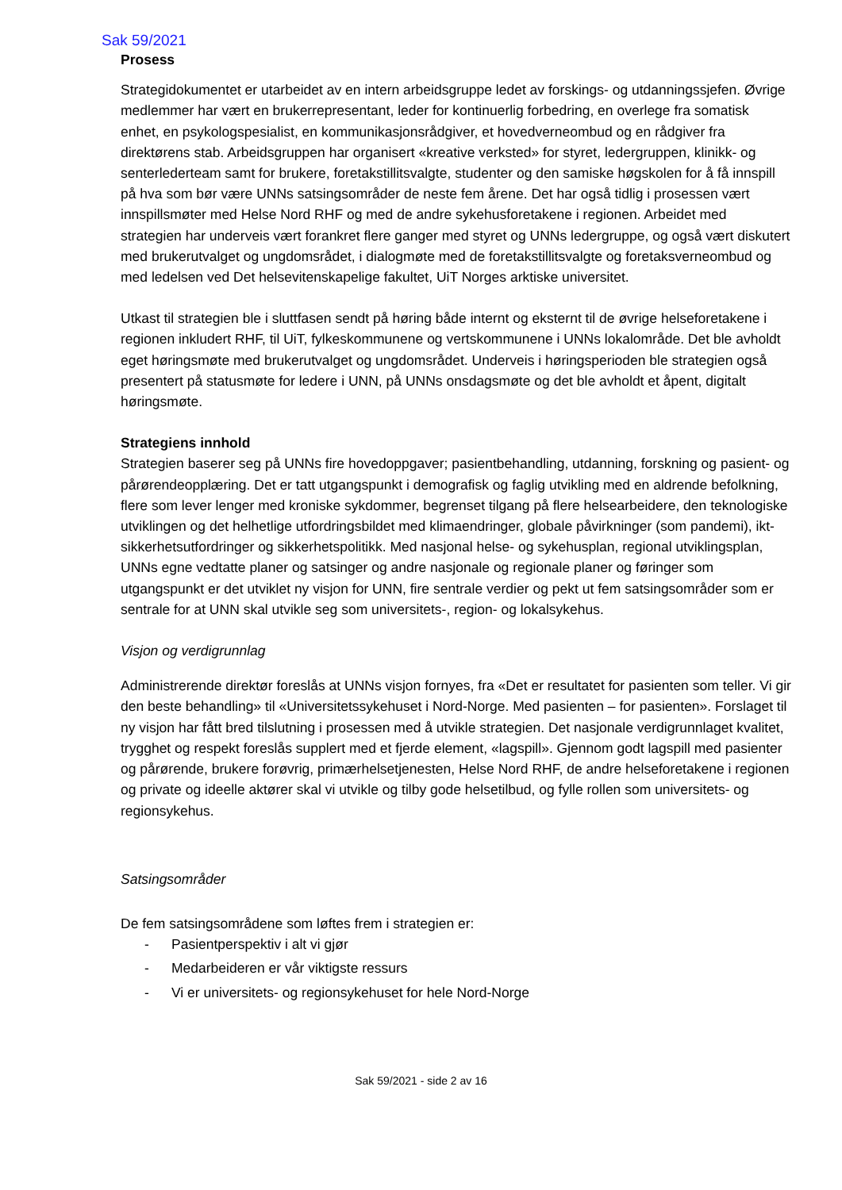Sak 59/2021
Prosess
Strategidokumentet er utarbeidet av en intern arbeidsgruppe ledet av forskings- og utdanningssjefen. Øvrige medlemmer har vært en brukerrepresentant, leder for kontinuerlig forbedring, en overlege fra somatisk enhet, en psykologspesialist, en kommunikasjonsrådgiver, et hovedverneombud og en rådgiver fra direktørens stab. Arbeidsgruppen har organisert «kreative verksted» for styret, ledergruppen, klinikk- og senterlederteam samt for brukere, foretakstillitsvalgte, studenter og den samiske høgskolen for å få innspill på hva som bør være UNNs satsingsområder de neste fem årene. Det har også tidlig i prosessen vært innspillsmøter med Helse Nord RHF og med de andre sykehusforetakene i regionen. Arbeidet med strategien har underveis vært forankret flere ganger med styret og UNNs ledergruppe, og også vært diskutert med brukerutvalget og ungdomsrådet, i dialogmøte med de foretakstillitsvalgte og foretaksverneombud og med ledelsen ved Det helsevitenskapelige fakultet, UiT Norges arktiske universitet.
Utkast til strategien ble i sluttfasen sendt på høring både internt og eksternt til de øvrige helseforetakene i regionen inkludert RHF, til UiT, fylkeskommunene og vertskommunene i UNNs lokalområde. Det ble avholdt eget høringsmøte med brukerutvalget og ungdomsrådet. Underveis i høringsperioden ble strategien også presentert på statusmøte for ledere i UNN, på UNNs onsdagsmøte og det ble avholdt et åpent, digitalt høringsmøte.
Strategiens innhold
Strategien baserer seg på UNNs fire hovedoppgaver; pasientbehandling, utdanning, forskning og pasient- og pårørendeopplæring. Det er tatt utgangspunkt i demografisk og faglig utvikling med en aldrende befolkning, flere som lever lenger med kroniske sykdommer, begrenset tilgang på flere helsearbeidere, den teknologiske utviklingen og det helhetlige utfordringsbildet med klimaendringer, globale påvirkninger (som pandemi), ikt-sikkerhetsutfordringer og sikkerhetspolitikk. Med nasjonal helse- og sykehusplan, regional utviklingsplan, UNNs egne vedtatte planer og satsinger og andre nasjonale og regionale planer og føringer som utgangspunkt er det utviklet ny visjon for UNN, fire sentrale verdier og pekt ut fem satsingsområder som er sentrale for at UNN skal utvikle seg som universitets-, region- og lokalsykehus.
Visjon og verdigrunnlag
Administrerende direktør foreslås at UNNs visjon fornyes, fra «Det er resultatet for pasienten som teller. Vi gir den beste behandling» til «Universitetssykehuset i Nord-Norge. Med pasienten – for pasienten». Forslaget til ny visjon har fått bred tilslutning i prosessen med å utvikle strategien. Det nasjonale verdigrunnlaget kvalitet, trygghet og respekt foreslås supplert med et fjerde element, «lagspill». Gjennom godt lagspill med pasienter og pårørende, brukere forøvrig, primærhelsetjenesten, Helse Nord RHF, de andre helseforetakene i regionen og private og ideelle aktører skal vi utvikle og tilby gode helsetilbud, og fylle rollen som universitets- og regionsykehus.
Satsingsområder
De fem satsingsområdene som løftes frem i strategien er:
- Pasientperspektiv i alt vi gjør
- Medarbeideren er vår viktigste ressurs
- Vi er universitets- og regionsykehuset for hele Nord-Norge
Sak 59/2021 - side 2 av 16